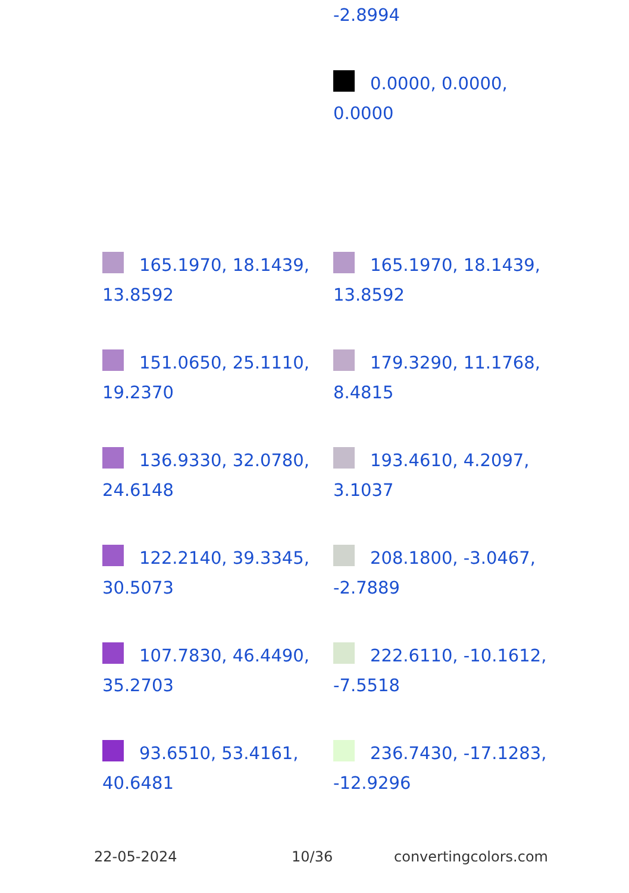-2.8994
0.0000, 0.0000, 0.0000
165.1970, 18.1439, 13.8592
165.1970, 18.1439, 13.8592
151.0650, 25.1110, 19.2370
179.3290, 11.1768, 8.4815
136.9330, 32.0780, 24.6148
193.4610, 4.2097, 3.1037
122.2140, 39.3345, 30.5073
208.1800, -3.0467, -2.7889
107.7830, 46.4490, 35.2703
222.6110, -10.1612, -7.5518
93.6510, 53.4161, 40.6481
236.7430, -17.1283, -12.9296
22-05-2024 10/36 convertingcolors.com